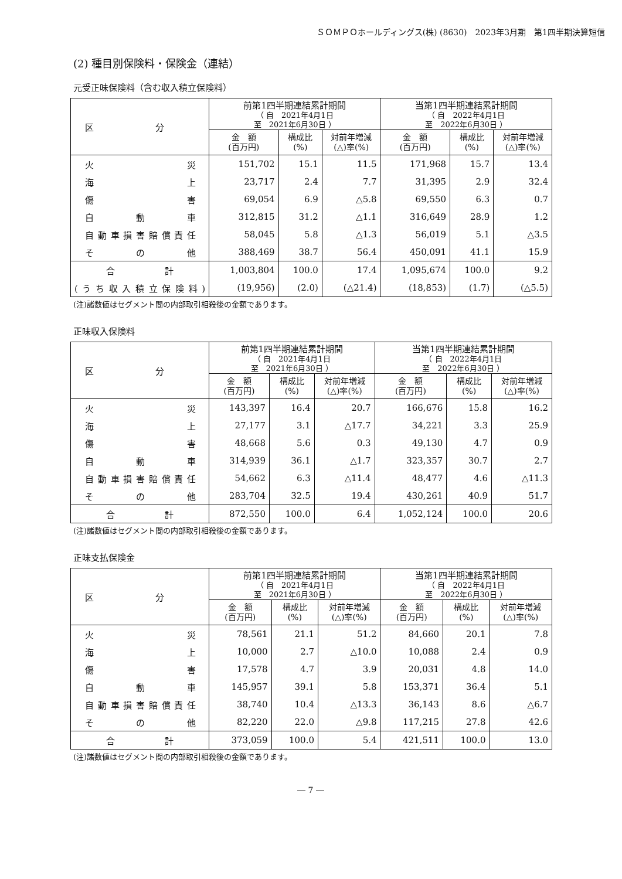ＳＯＭＰＯホールディングス(株) (8630)　2023年3月期　第1四半期決算短信
(2) 種目別保険料・保険金（連結）
元受正味保険料（含む収入積立保険料）
| 区 分 | 前第1四半期連結累計期間 （ 自 2021年4月1日 至 2021年6月30日 ） | | | 当第1四半期連結累計期間 （ 自 2022年4月1日 至 2022年6月30日 ） | | |
| --- | --- | --- | --- | --- | --- | --- |
| | 金 額 (百万円) | 構成比 (%) | 対前年増減 (△)率(%) | 金 額 (百万円) | 構成比 (%) | 対前年増減 (△)率(%) |
| 火災 | 151,702 | 15.1 | 11.5 | 171,968 | 15.7 | 13.4 |
| 海上 | 23,717 | 2.4 | 7.7 | 31,395 | 2.9 | 32.4 |
| 傷害 | 69,054 | 6.9 | △5.8 | 69,550 | 6.3 | 0.7 |
| 自動車 | 312,815 | 31.2 | △1.1 | 316,649 | 28.9 | 1.2 |
| 自動車損害賠償責任 | 58,045 | 5.8 | △1.3 | 56,019 | 5.1 | △3.5 |
| その他 | 388,469 | 38.7 | 56.4 | 450,091 | 41.1 | 15.9 |
| 合計 | 1,003,804 | 100.0 | 17.4 | 1,095,674 | 100.0 | 9.2 |
| (うち収入積立保険料) | (19,956) | (2.0) | (△21.4) | (18,853) | (1.7) | (△5.5) |
(注)諸数値はセグメント間の内部取引相殺後の金額であります。
正味収入保険料
| 区 分 | 前第1四半期連結累計期間 （ 自 2021年4月1日 至 2021年6月30日 ） | | | 当第1四半期連結累計期間 （ 自 2022年4月1日 至 2022年6月30日 ） | | |
| --- | --- | --- | --- | --- | --- | --- |
| | 金 額 (百万円) | 構成比 (%) | 対前年増減 (△)率(%) | 金 額 (百万円) | 構成比 (%) | 対前年増減 (△)率(%) |
| 火災 | 143,397 | 16.4 | 20.7 | 166,676 | 15.8 | 16.2 |
| 海上 | 27,177 | 3.1 | △17.7 | 34,221 | 3.3 | 25.9 |
| 傷害 | 48,668 | 5.6 | 0.3 | 49,130 | 4.7 | 0.9 |
| 自動車 | 314,939 | 36.1 | △1.7 | 323,357 | 30.7 | 2.7 |
| 自動車損害賠償責任 | 54,662 | 6.3 | △11.4 | 48,477 | 4.6 | △11.3 |
| その他 | 283,704 | 32.5 | 19.4 | 430,261 | 40.9 | 51.7 |
| 合計 | 872,550 | 100.0 | 6.4 | 1,052,124 | 100.0 | 20.6 |
(注)諸数値はセグメント間の内部取引相殺後の金額であります。
正味支払保険金
| 区 分 | 前第1四半期連結累計期間 （ 自 2021年4月1日 至 2021年6月30日 ） | | | 当第1四半期連結累計期間 （ 自 2022年4月1日 至 2022年6月30日 ） | | |
| --- | --- | --- | --- | --- | --- | --- |
| | 金 額 (百万円) | 構成比 (%) | 対前年増減 (△)率(%) | 金 額 (百万円) | 構成比 (%) | 対前年増減 (△)率(%) |
| 火災 | 78,561 | 21.1 | 51.2 | 84,660 | 20.1 | 7.8 |
| 海上 | 10,000 | 2.7 | △10.0 | 10,088 | 2.4 | 0.9 |
| 傷害 | 17,578 | 4.7 | 3.9 | 20,031 | 4.8 | 14.0 |
| 自動車 | 145,957 | 39.1 | 5.8 | 153,371 | 36.4 | 5.1 |
| 自動車損害賠償責任 | 38,740 | 10.4 | △13.3 | 36,143 | 8.6 | △6.7 |
| その他 | 82,220 | 22.0 | △9.8 | 117,215 | 27.8 | 42.6 |
| 合計 | 373,059 | 100.0 | 5.4 | 421,511 | 100.0 | 13.0 |
(注)諸数値はセグメント間の内部取引相殺後の金額であります。
― 7 ―